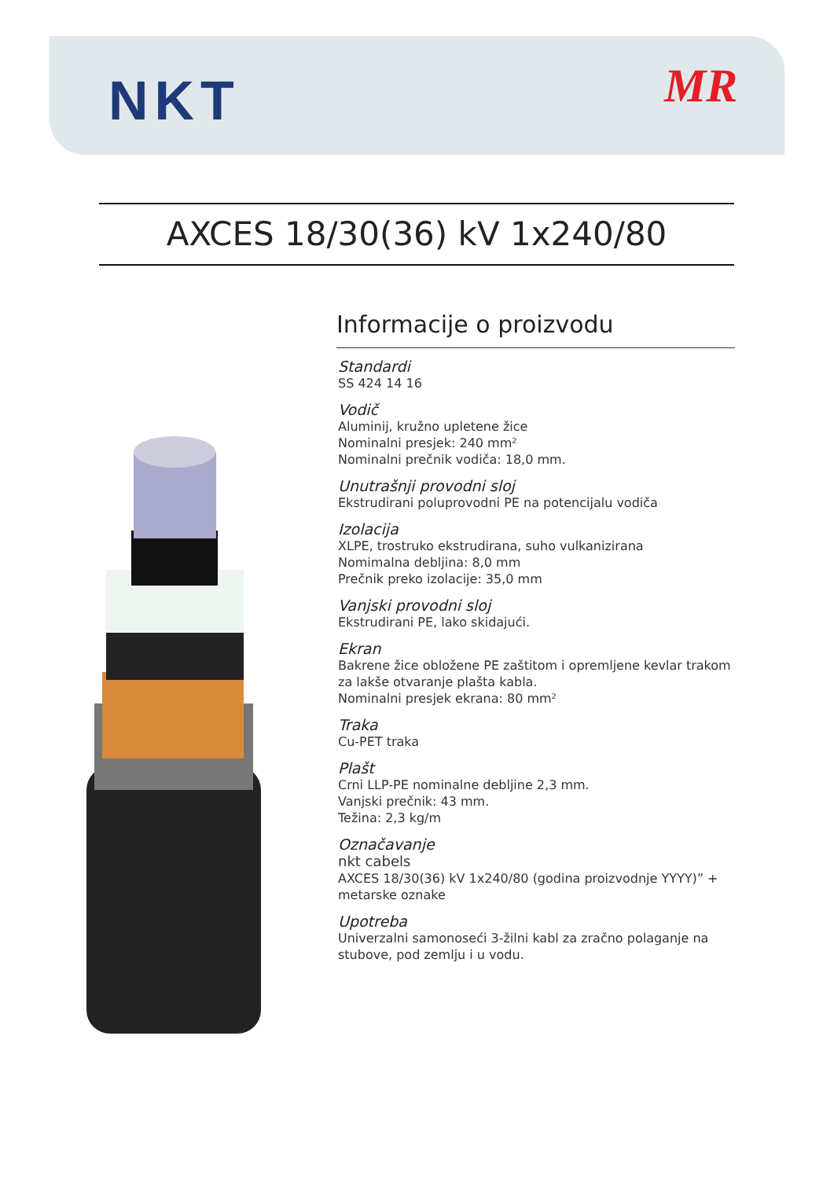NKT MR
AXCES 18/30(36) kV 1x240/80
Informacije o proizvodu
Standardi
SS 424 14 16
Vodič
Aluminij, kružno upletene žice
Nominalni presjek: 240 mm²
Nominalni prečnik vodiča: 18,0 mm.
Unutrašnji provodni sloj
Ekstrudirani poluprovodni PE na potencijalu vodiča
Izolacija
XLPE, trostruko ekstrudirana, suho vulkanizirana
Nomimalna debljina: 8,0 mm
Prečnik preko izolacije: 35,0 mm
Vanjski provodni sloj
Ekstrudirani PE, lako skidajući.
Ekran
Bakrene žice obložene PE zaštitom i opremljene kevlar trakom za lakše otvaranje plašta kabla.
Nominalni presjek ekrana: 80 mm²
Traka
Cu-PET traka
Plašt
Crni LLP-PE nominalne debljine 2,3 mm.
Vanjski prečnik: 43 mm.
Težina: 2,3 kg/m
Označavanje
nkt cabels
AXCES 18/30(36) kV 1x240/80 (godina proizvodnje YYYY)” + metarske oznake
Upotreba
Univerzalni samonoseći 3-žilni kabl za zračno polaganje na stubove, pod zemlju i u vodu.